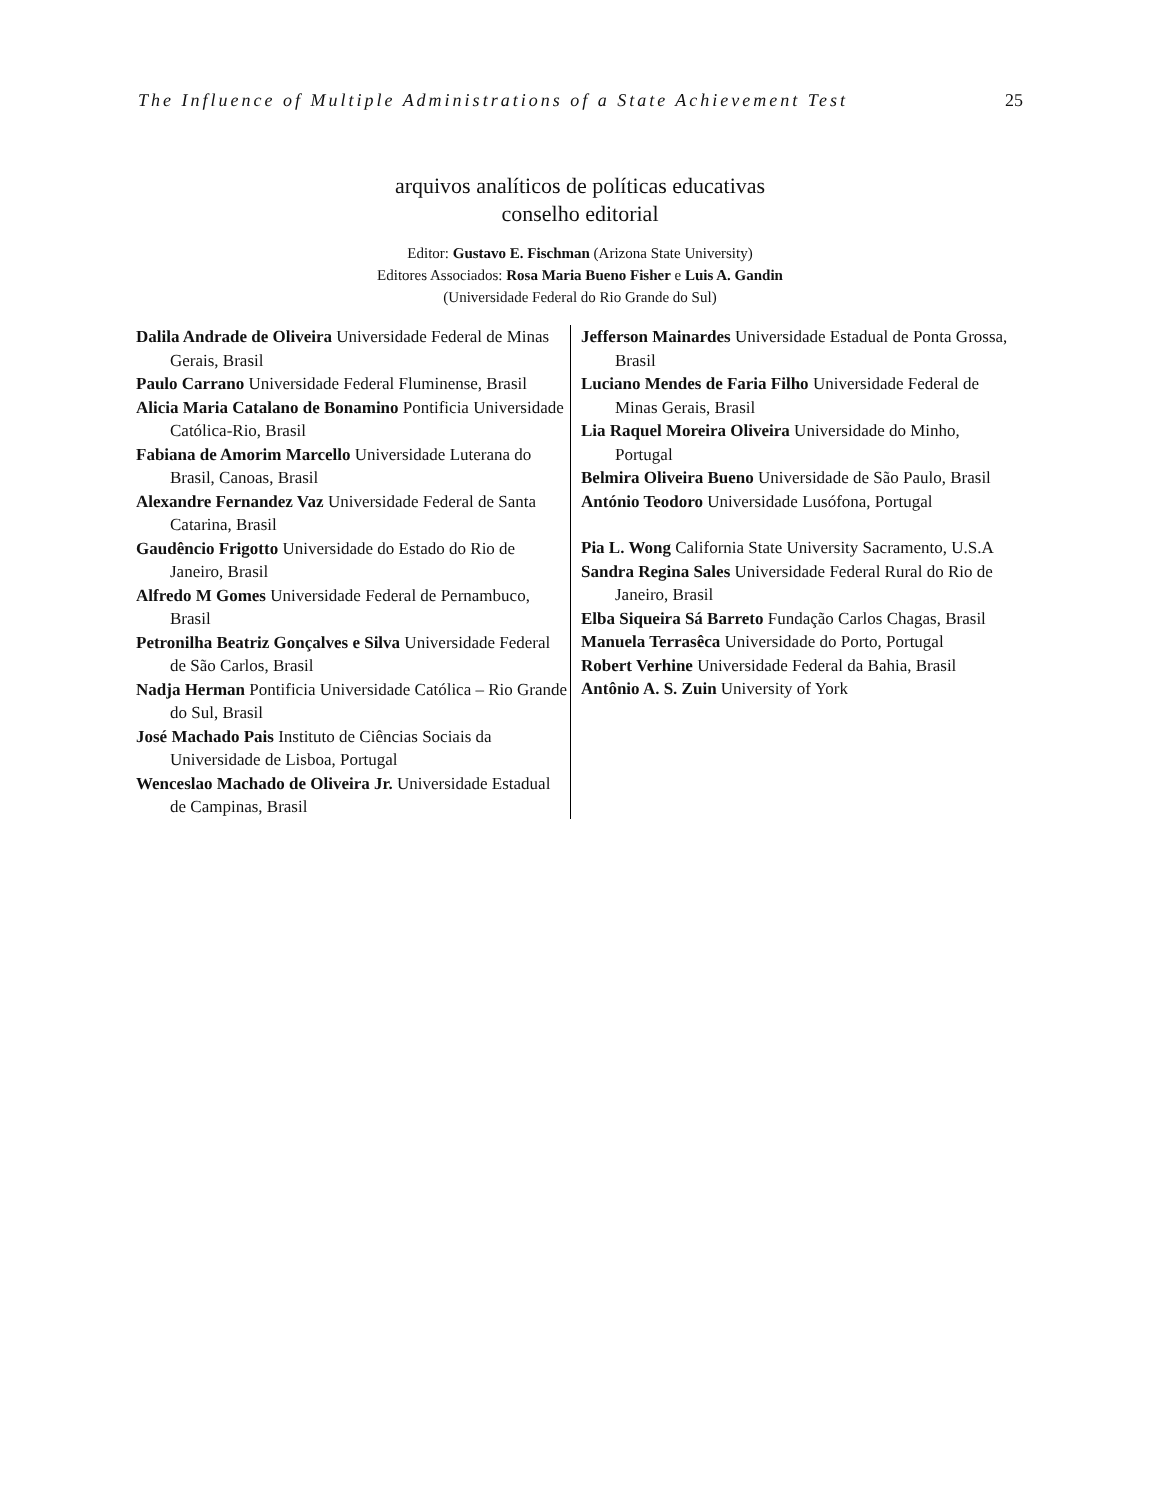The Influence of Multiple Administrations of a State Achievement Test 25
arquivos analíticos de políticas educativas
conselho editorial
Editor: Gustavo E. Fischman (Arizona State University)
Editores Associados: Rosa Maria Bueno Fisher e Luis A. Gandin
(Universidade Federal do Rio Grande do Sul)
Dalila Andrade de Oliveira Universidade Federal de Minas Gerais, Brasil
Paulo Carrano Universidade Federal Fluminense, Brasil
Alicia Maria Catalano de Bonamino Pontificia Universidade Católica-Rio, Brasil
Fabiana de Amorim Marcello Universidade Luterana do Brasil, Canoas, Brasil
Alexandre Fernandez Vaz Universidade Federal de Santa Catarina, Brasil
Gaudêncio Frigotto Universidade do Estado do Rio de Janeiro, Brasil
Alfredo M Gomes Universidade Federal de Pernambuco, Brasil
Petronilha Beatriz Gonçalves e Silva Universidade Federal de São Carlos, Brasil
Nadja Herman Pontificia Universidade Católica – Rio Grande do Sul, Brasil
José Machado Pais Instituto de Ciências Sociais da Universidade de Lisboa, Portugal
Wenceslao Machado de Oliveira Jr. Universidade Estadual de Campinas, Brasil
Jefferson Mainardes Universidade Estadual de Ponta Grossa, Brasil
Luciano Mendes de Faria Filho Universidade Federal de Minas Gerais, Brasil
Lia Raquel Moreira Oliveira Universidade do Minho, Portugal
Belmira Oliveira Bueno Universidade de São Paulo, Brasil
António Teodoro Universidade Lusófona, Portugal
Pia L. Wong California State University Sacramento, U.S.A
Sandra Regina Sales Universidade Federal Rural do Rio de Janeiro, Brasil
Elba Siqueira Sá Barreto Fundação Carlos Chagas, Brasil
Manuela Terrasêca Universidade do Porto, Portugal
Robert Verhine Universidade Federal da Bahia, Brasil
Antônio A. S. Zuin University of York